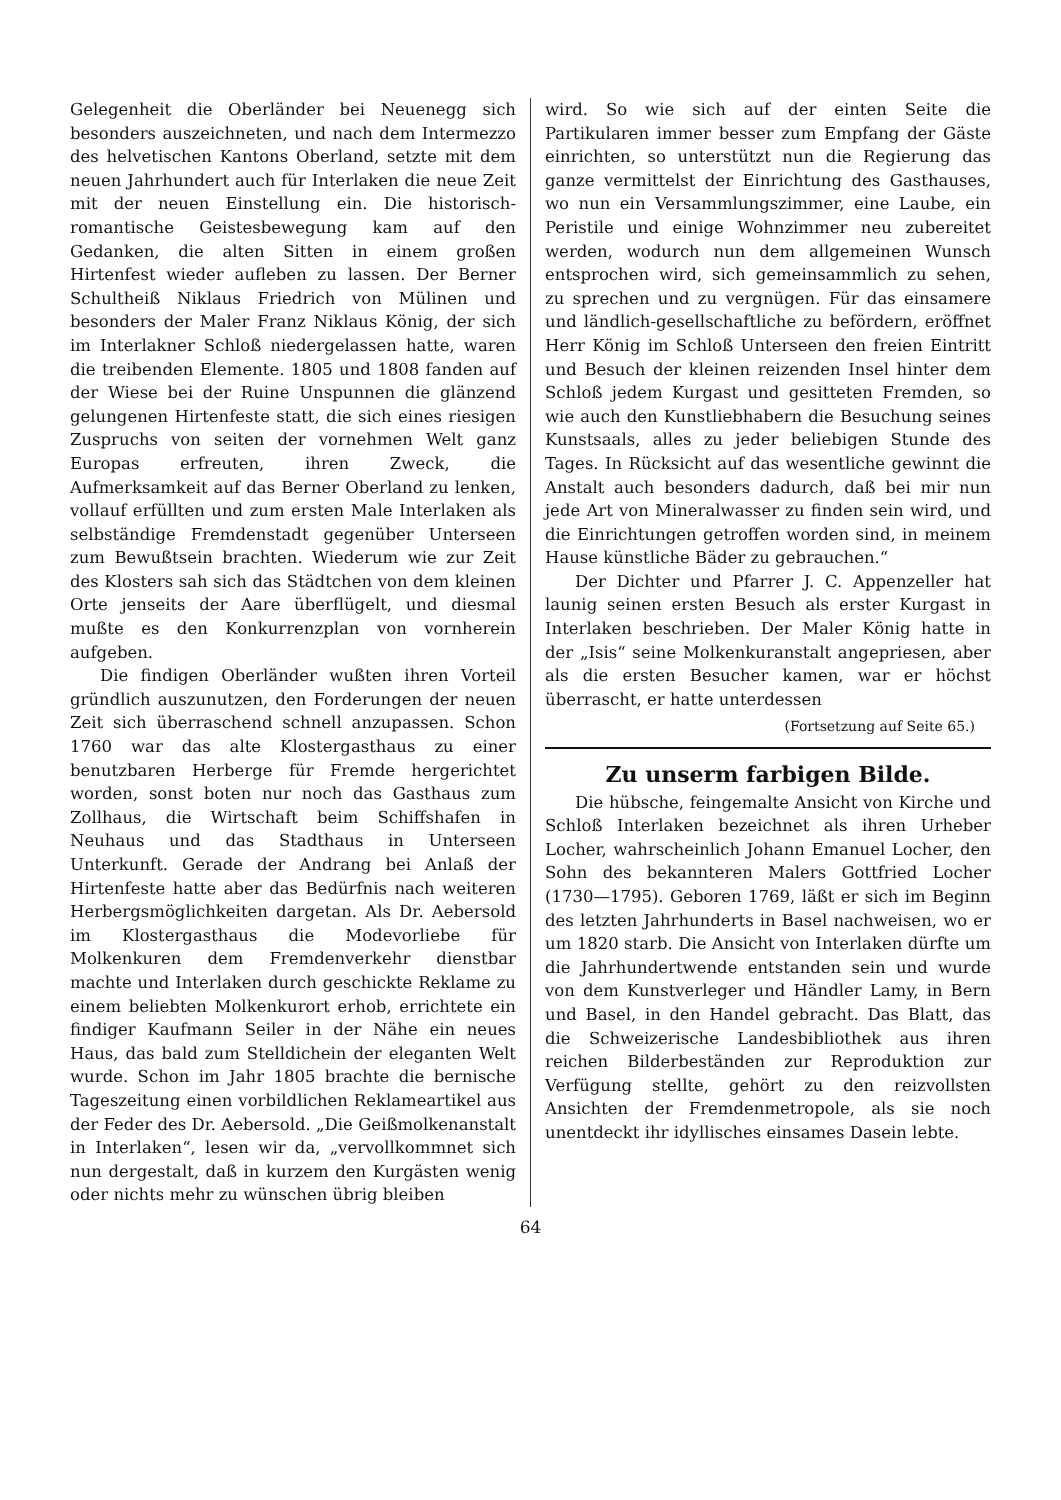Gelegenheit die Oberländer bei Neuenegg sich besonders auszeichneten, und nach dem Intermezzo des helvetischen Kantons Oberland, setzte mit dem neuen Jahrhundert auch für Interlaken die neue Zeit mit der neuen Einstellung ein. Die historisch-romantische Geistesbewegung kam auf den Gedanken, die alten Sitten in einem großen Hirtenfest wieder aufleben zu lassen. Der Berner Schultheiß Niklaus Friedrich von Mülinen und besonders der Maler Franz Niklaus König, der sich im Interlakner Schloß niedergelassen hatte, waren die treibenden Elemente. 1805 und 1808 fanden auf der Wiese bei der Ruine Unspunnen die glänzend gelungenen Hirtenfeste statt, die sich eines riesigen Zuspruchs von seiten der vornehmen Welt ganz Europas erfreuten, ihren Zweck, die Aufmerksamkeit auf das Berner Oberland zu lenken, vollauf erfüllten und zum ersten Male Interlaken als selbständige Fremdenstadt gegenüber Unterseen zum Bewußtsein brachten. Wiederum wie zur Zeit des Klosters sah sich das Städtchen von dem kleinen Orte jenseits der Aare überflügelt, und diesmal mußte es den Konkurrenzplan von vornherein aufgeben.
Die findigen Oberländer wußten ihren Vorteil gründlich auszunutzen, den Forderungen der neuen Zeit sich überraschend schnell anzupassen. Schon 1760 war das alte Klostergasthaus zu einer benutzbaren Herberge für Fremde hergerichtet worden, sonst boten nur noch das Gasthaus zum Zollhaus, die Wirtschaft beim Schiffshafen in Neuhaus und das Stadthaus in Unterseen Unterkunft. Gerade der Andrang bei Anlaß der Hirtenfeste hatte aber das Bedürfnis nach weiteren Herbergsmöglichkeiten dargetan. Als Dr. Aebersold im Klostergasthaus die Modevorliebe für Molkenkuren dem Fremdenverkehr dienstbar machte und Interlaken durch geschickte Reklame zu einem beliebten Molkenkurort erhob, errichtete ein findiger Kaufmann Seiler in der Nähe ein neues Haus, das bald zum Stelldichein der eleganten Welt wurde. Schon im Jahr 1805 brachte die bernische Tageszeitung einen vorbildlichen Reklameartikel aus der Feder des Dr. Aebersold. „Die Geißmolkenanstalt in Interlaken“, lesen wir da, „vervollkommnet sich nun dergestalt, daß in kurzem den Kurgästen wenig oder nichts mehr zu wünschen übrig bleiben
wird. So wie sich auf der einten Seite die Partikularen immer besser zum Empfang der Gäste einrichten, so unterstützt nun die Regierung das ganze vermittelst der Einrichtung des Gasthauses, wo nun ein Versammlungszimmer, eine Laube, ein Peristile und einige Wohnzimmer neu zubereitet werden, wodurch nun dem allgemeinen Wunsch entsprochen wird, sich gemeinsammlich zu sehen, zu sprechen und zu vergnügen. Für das einsamere und ländlich-gesellschaftliche zu befördern, eröffnet Herr König im Schloß Unterseen den freien Eintritt und Besuch der kleinen reizenden Insel hinter dem Schloß jedem Kurgast und gesitteten Fremden, so wie auch den Kunstliebhabern die Besuchung seines Kunstsaals, alles zu jeder beliebigen Stunde des Tages. In Rücksicht auf das wesentliche gewinnt die Anstalt auch besonders dadurch, daß bei mir nun jede Art von Mineralwasser zu finden sein wird, und die Einrichtungen getroffen worden sind, in meinem Hause künstliche Bäder zu gebrauchen.“
Der Dichter und Pfarrer J. C. Appenzeller hat launig seinen ersten Besuch als erster Kurgast in Interlaken beschrieben. Der Maler König hatte in der „Isis“ seine Molkenkuranstalt angepriesen, aber als die ersten Besucher kamen, war er höchst überrascht, er hatte unterdessen
(Fortsetzung auf Seite 65.)
Zu unserm farbigen Bilde.
Die hübsche, feingemalte Ansicht von Kirche und Schloß Interlaken bezeichnet als ihren Urheber Locher, wahrscheinlich Johann Emanuel Locher, den Sohn des bekannteren Malers Gottfried Locher (1730—1795). Geboren 1769, läßt er sich im Beginn des letzten Jahrhunderts in Basel nachweisen, wo er um 1820 starb. Die Ansicht von Interlaken dürfte um die Jahrhundertwende entstanden sein und wurde von dem Kunstverleger und Händler Lamy, in Bern und Basel, in den Handel gebracht. Das Blatt, das die Schweizerische Landesbibliothek aus ihren reichen Bilderbeständen zur Reproduktion zur Verfügung stellte, gehört zu den reizvollsten Ansichten der Fremdenmetropole, als sie noch unentdeckt ihr idyllisches einsames Dasein lebte.
64